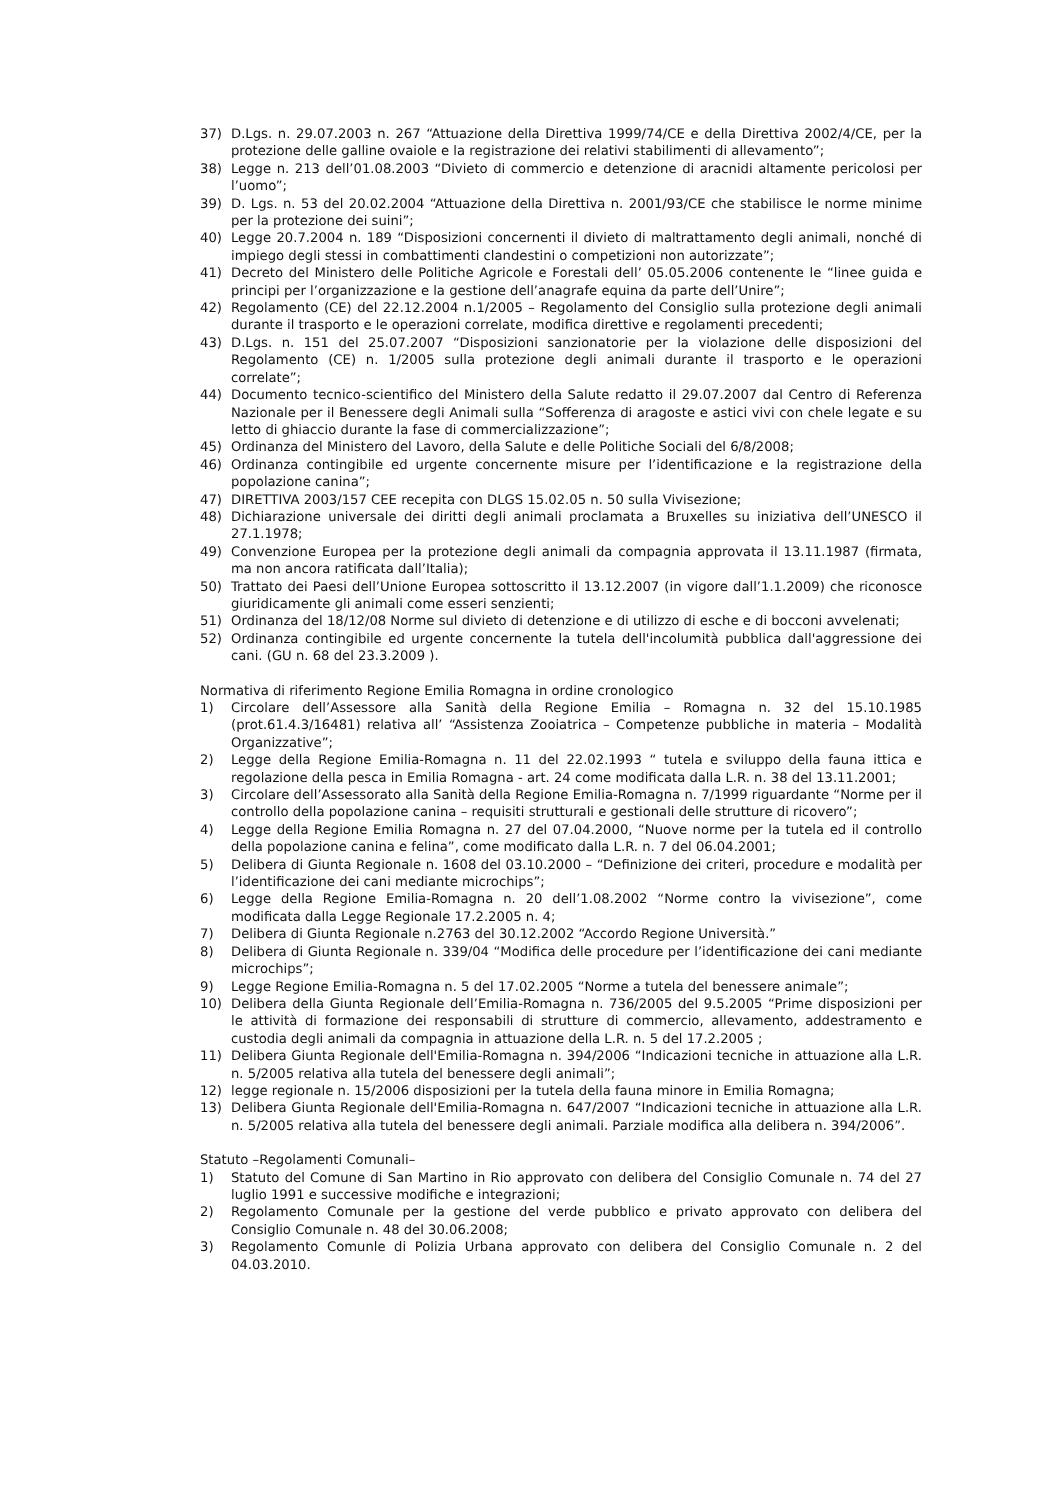37) D.Lgs. n. 29.07.2003 n. 267 “Attuazione della Direttiva 1999/74/CE e della Direttiva 2002/4/CE, per la protezione delle galline ovaiole e la registrazione dei relativi stabilimenti di allevamento”;
38) Legge n. 213 dell’01.08.2003 “Divieto di commercio e detenzione di aracnidi altamente pericolosi per l’uomo”;
39) D. Lgs. n. 53 del 20.02.2004 “Attuazione della Direttiva n. 2001/93/CE che stabilisce le norme minime per la protezione dei suini”;
40) Legge 20.7.2004 n. 189 “Disposizioni concernenti il divieto di maltrattamento degli animali, nonché di impiego degli stessi in combattimenti clandestini o competizioni non autorizzate”;
41) Decreto del Ministero delle Politiche Agricole e Forestali dell’ 05.05.2006 contenente le “linee guida e principi per l’organizzazione e la gestione dell’anagrafe equina da parte dell’Unire”;
42) Regolamento (CE) del 22.12.2004 n.1/2005 – Regolamento del Consiglio sulla protezione degli animali durante il trasporto e le operazioni correlate, modifica direttive e regolamenti precedenti;
43) D.Lgs. n. 151 del 25.07.2007 “Disposizioni sanzionatorie per la violazione delle disposizioni del Regolamento (CE) n. 1/2005 sulla protezione degli animali durante il trasporto e le operazioni correlate”;
44) Documento tecnico-scientifico del Ministero della Salute redatto il 29.07.2007 dal Centro di Referenza Nazionale per il Benessere degli Animali sulla “Sofferenza di aragoste e astici vivi con chele legate e su letto di ghiaccio durante la fase di commercializzazione”;
45) Ordinanza del Ministero del Lavoro, della Salute e delle Politiche Sociali del 6/8/2008;
46) Ordinanza contingibile ed urgente concernente misure per l’identificazione e la registrazione della popolazione canina”;
47) DIRETTIVA 2003/157 CEE recepita con DLGS 15.02.05 n. 50 sulla Vivisezione;
48) Dichiarazione universale dei diritti degli animali proclamata a Bruxelles su iniziativa dell’UNESCO il 27.1.1978;
49) Convenzione Europea per la protezione degli animali da compagnia approvata il 13.11.1987 (firmata, ma non ancora ratificata dall’Italia);
50) Trattato dei Paesi dell’Unione Europea sottoscritto il 13.12.2007 (in vigore dall’1.1.2009) che riconosce giuridicamente gli animali come esseri senzienti;
51) Ordinanza del 18/12/08 Norme sul divieto di detenzione e di utilizzo di esche e di bocconi avvelenati;
52) Ordinanza contingibile ed urgente concernente la tutela dell'incolumità pubblica dall'aggressione dei cani. (GU n. 68 del 23.3.2009 ).
Normativa di riferimento Regione Emilia Romagna in ordine cronologico
1) Circolare dell’Assessore alla Sanità della Regione Emilia – Romagna n. 32 del 15.10.1985 (prot.61.4.3/16481) relativa all’ “Assistenza Zooiatrica – Competenze pubbliche in materia – Modalità Organizzative”;
2) Legge della Regione Emilia-Romagna n. 11 del 22.02.1993 “ tutela e sviluppo della fauna ittica e regolazione della pesca in Emilia Romagna - art. 24 come modificata dalla L.R. n. 38 del 13.11.2001;
3) Circolare dell’Assessorato alla Sanità della Regione Emilia-Romagna n. 7/1999 riguardante “Norme per il controllo della popolazione canina – requisiti strutturali e gestionali delle strutture di ricovero”;
4) Legge della Regione Emilia Romagna n. 27 del 07.04.2000, “Nuove norme per la tutela ed il controllo della popolazione canina e felina”, come modificato dalla L.R. n. 7 del 06.04.2001;
5) Delibera di Giunta Regionale n. 1608 del 03.10.2000 – “Definizione dei criteri, procedure e modalità per l’identificazione dei cani mediante microchips”;
6) Legge della Regione Emilia-Romagna n. 20 dell’1.08.2002 “Norme contro la vivisezione”, come modificata dalla Legge Regionale 17.2.2005 n. 4;
7) Delibera di Giunta Regionale n.2763 del 30.12.2002 “Accordo Regione Università.”
8) Delibera di Giunta Regionale n. 339/04 “Modifica delle procedure per l’identificazione dei cani mediante microchips”;
9) Legge Regione Emilia-Romagna n. 5 del 17.02.2005 “Norme a tutela del benessere animale”;
10) Delibera della Giunta Regionale dell’Emilia-Romagna n. 736/2005 del 9.5.2005 “Prime disposizioni per le attività di formazione dei responsabili di strutture di commercio, allevamento, addestramento e custodia degli animali da compagnia in attuazione della L.R. n. 5 del 17.2.2005 ;
11) Delibera Giunta Regionale dell'Emilia-Romagna n. 394/2006 “Indicazioni tecniche in attuazione alla L.R. n. 5/2005 relativa alla tutela del benessere degli animali”;
12) legge regionale n. 15/2006 disposizioni per la tutela della fauna minore in Emilia Romagna;
13) Delibera Giunta Regionale dell'Emilia-Romagna n. 647/2007 “Indicazioni tecniche in attuazione alla L.R. n. 5/2005 relativa alla tutela del benessere degli animali. Parziale modifica alla delibera n. 394/2006”.
Statuto –Regolamenti Comunali–
1) Statuto del Comune di San Martino in Rio approvato con delibera del Consiglio Comunale n. 74 del 27 luglio 1991 e successive modifiche e integrazioni;
2) Regolamento Comunale per la gestione del verde pubblico e privato approvato con delibera del Consiglio Comunale n. 48 del 30.06.2008;
3) Regolamento Comunle di Polizia Urbana approvato con delibera del Consiglio Comunale n. 2 del 04.03.2010.